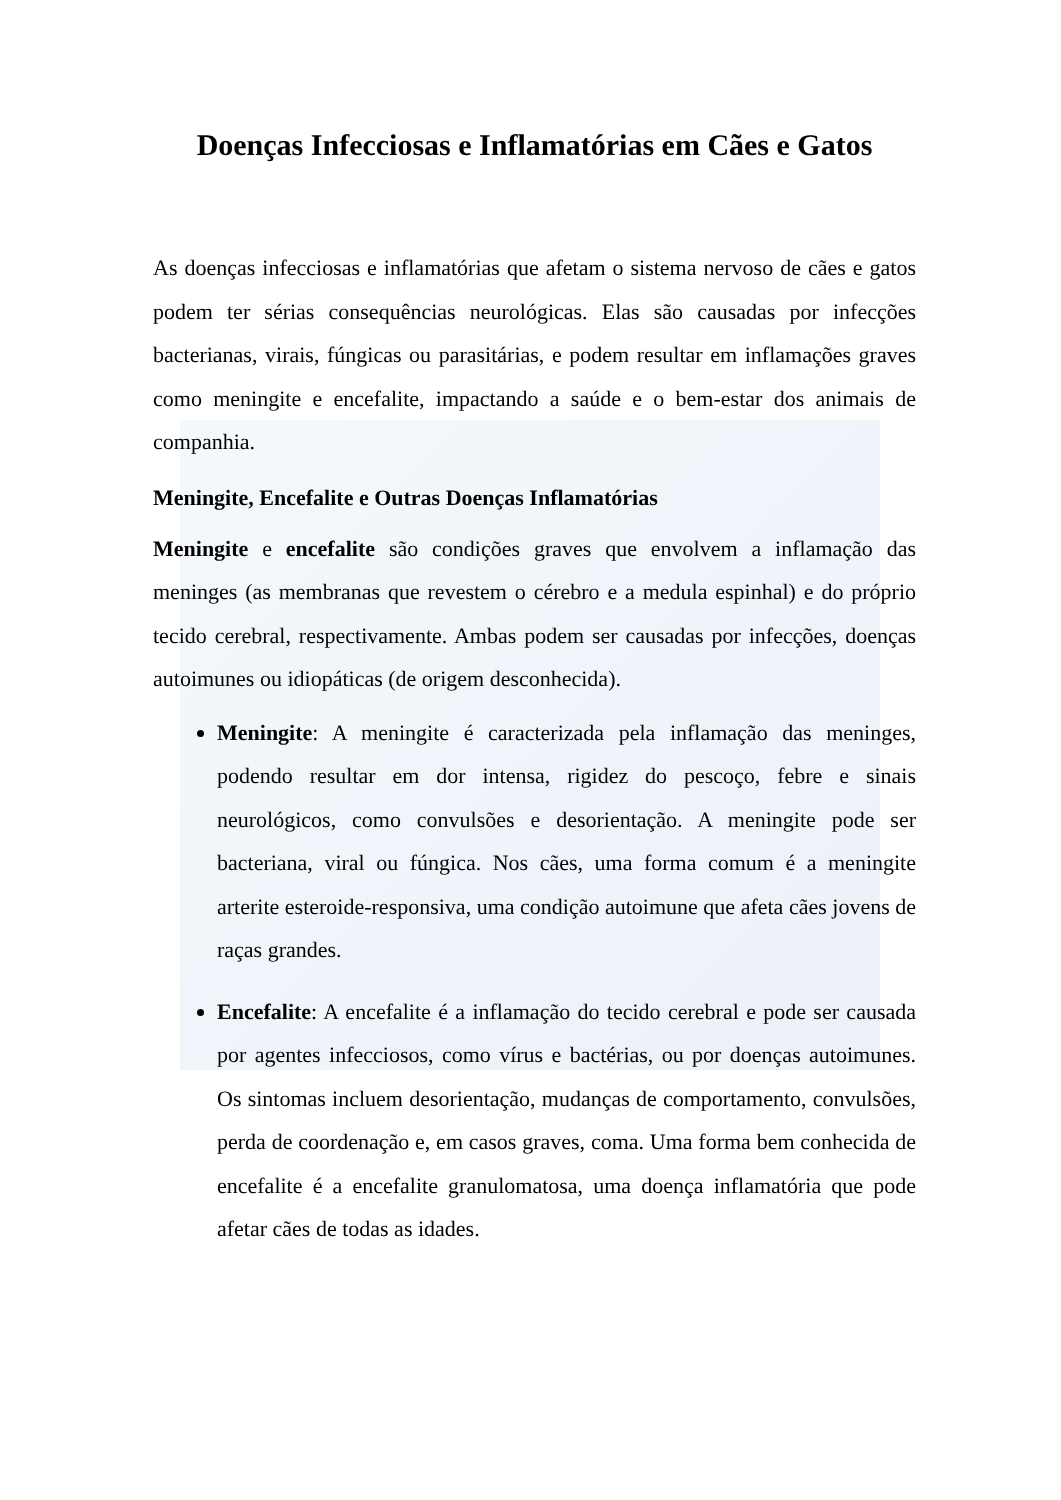Doenças Infecciosas e Inflamatórias em Cães e Gatos
As doenças infecciosas e inflamatórias que afetam o sistema nervoso de cães e gatos podem ter sérias consequências neurológicas. Elas são causadas por infecções bacterianas, virais, fúngicas ou parasitárias, e podem resultar em inflamações graves como meningite e encefalite, impactando a saúde e o bem-estar dos animais de companhia.
Meningite, Encefalite e Outras Doenças Inflamatórias
Meningite e encefalite são condições graves que envolvem a inflamação das meninges (as membranas que revestem o cérebro e a medula espinhal) e do próprio tecido cerebral, respectivamente. Ambas podem ser causadas por infecções, doenças autoimunes ou idiopáticas (de origem desconhecida).
Meningite: A meningite é caracterizada pela inflamação das meninges, podendo resultar em dor intensa, rigidez do pescoço, febre e sinais neurológicos, como convulsões e desorientação. A meningite pode ser bacteriana, viral ou fúngica. Nos cães, uma forma comum é a meningite arterite esteroide-responsiva, uma condição autoimune que afeta cães jovens de raças grandes.
Encefalite: A encefalite é a inflamação do tecido cerebral e pode ser causada por agentes infecciosos, como vírus e bactérias, ou por doenças autoimunes. Os sintomas incluem desorientação, mudanças de comportamento, convulsões, perda de coordenação e, em casos graves, coma. Uma forma bem conhecida de encefalite é a encefalite granulomatosa, uma doença inflamatória que pode afetar cães de todas as idades.